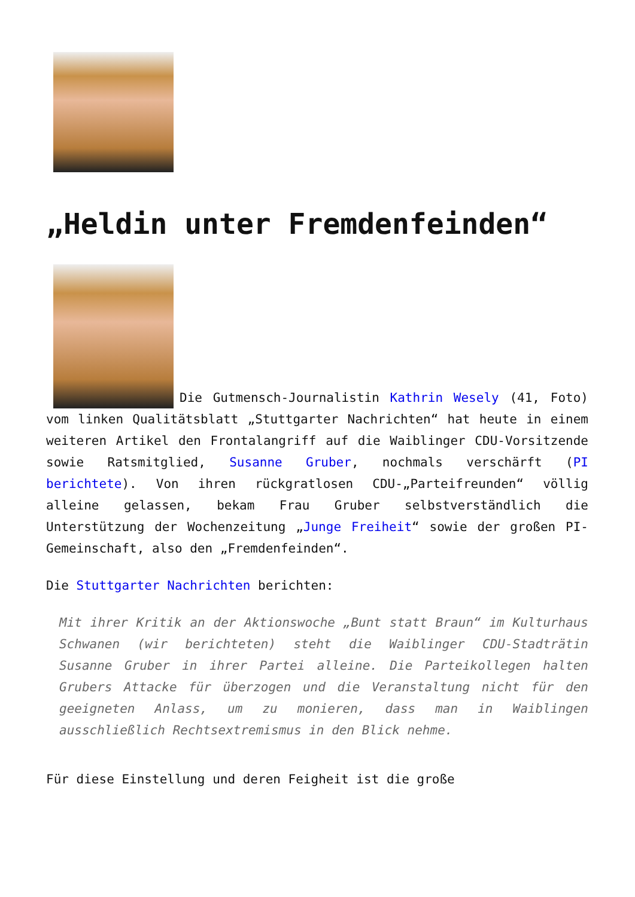„Heldin unter Fremdenfeinden“
Die Gutmensch-Journalistin Kathrin Wesely (41, Foto) vom linken Qualitätsblatt „Stuttgarter Nachrichten“ hat heute in einem weiteren Artikel den Frontalangriff auf die Waiblinger CDU-Vorsitzende sowie Ratsmitglied, Susanne Gruber, nochmals verschärft (PI berichtete). Von ihren rückgratlosen CDU-„Parteifreunden“ völlig alleine gelassen, bekam Frau Gruber selbstverständlich die Unterstützung der Wochenzeitung „Junge Freiheit“ sowie der großen PI-Gemeinschaft, also den „Fremdenfeinden“.
Die Stuttgarter Nachrichten berichten:
Mit ihrer Kritik an der Aktionswoche „Bunt statt Braun“ im Kulturhaus Schwanen (wir berichteten) steht die Waiblinger CDU-Stadträtin Susanne Gruber in ihrer Partei alleine. Die Parteikollegen halten Grubers Attacke für überzogen und die Veranstaltung nicht für den geeigneten Anlass, um zu monieren, dass man in Waiblingen ausschließlich Rechtsextremismus in den Blick nehme.
Für diese Einstellung und deren Feigheit ist die große